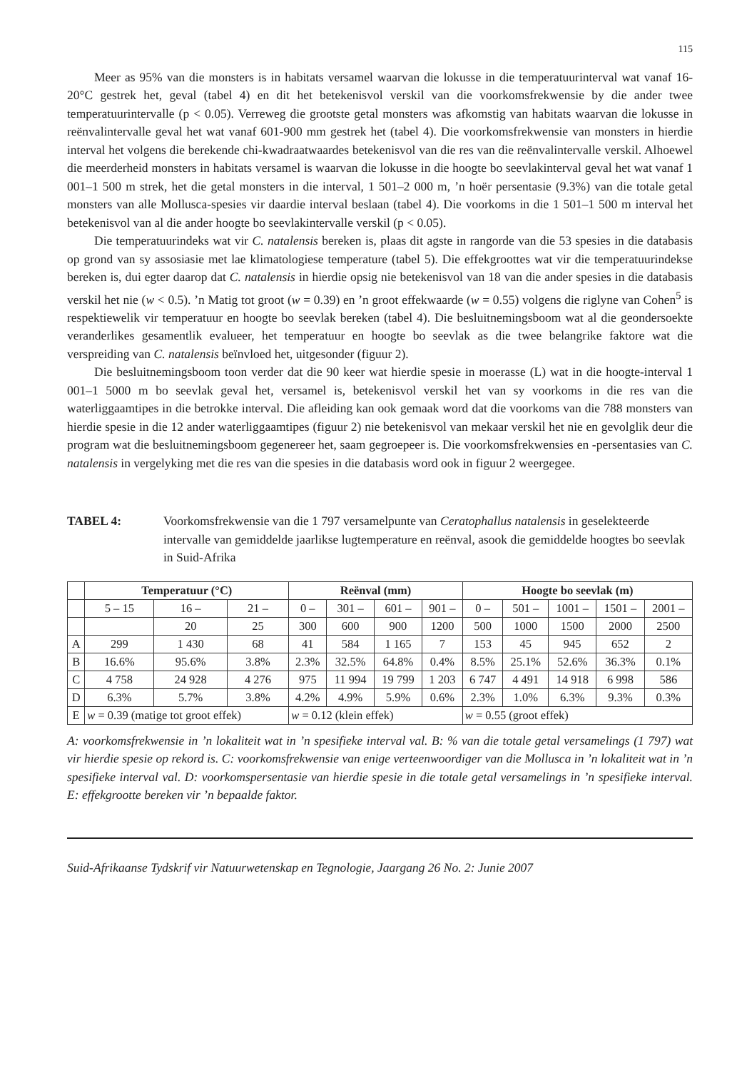115
Meer as 95% van die monsters is in habitats versamel waarvan die lokusse in die temperatuurinterval wat vanaf 16-20°C gestrek het, geval (tabel 4) en dit het betekenisvol verskil van die voorkomsfrekwensie by die ander twee temperatuurintervalle (p < 0.05). Verreweg die grootste getal monsters was afkomstig van habitats waarvan die lokusse in reënvalintervalle geval het wat vanaf 601-900 mm gestrek het (tabel 4). Die voorkomsfrekwensie van monsters in hierdie interval het volgens die berekende chi-kwadraatwaardes betekenisvol van die res van die reënvalintervalle verskil. Alhoewel die meerderheid monsters in habitats versamel is waarvan die lokusse in die hoogte bo seevlakinterval geval het wat vanaf 1 001–1 500 m strek, het die getal monsters in die interval, 1 501–2 000 m, ’n hoër persentasie (9.3%) van die totale getal monsters van alle Mollusca-spesies vir daardie interval beslaan (tabel 4). Die voorkoms in die 1 501–1 500 m interval het betekenisvol van al die ander hoogte bo seevlakintervalle verskil (p < 0.05).
Die temperatuurindeks wat vir C. natalensis bereken is, plaas dit agste in rangorde van die 53 spesies in die databasis op grond van sy assosiasie met lae klimatologiese temperature (tabel 5). Die effekgroottes wat vir die temperatuurindekse bereken is, dui egter daarop dat C. natalensis in hierdie opsig nie betekenisvol van 18 van die ander spesies in die databasis verskil het nie (w < 0.5). ’n Matig tot groot (w = 0.39) en ’n groot effekwaarde (w = 0.55) volgens die riglyne van Cohen<sup>5</sup> is respektiewelik vir temperatuur en hoogte bo seevlak bereken (tabel 4). Die besluitnemingsboom wat al die geondersoekte veranderlikes gesamentlik evalueer, het temperatuur en hoogte bo seevlak as die twee belangrike faktore wat die verspreiding van C. natalensis beïnvloed het, uitgesonder (figuur 2).
Die besluitnemingsboom toon verder dat die 90 keer wat hierdie spesie in moerasse (L) wat in die hoogte-interval 1 001–1 5000 m bo seevlak geval het, versamel is, betekenisvol verskil het van sy voorkoms in die res van die waterliggaamtipes in die betrokke interval. Die afleiding kan ook gemaak word dat die voorkoms van die 788 monsters van hierdie spesie in die 12 ander waterliggaamtipes (figuur 2) nie betekenisvol van mekaar verskil het nie en gevolglik deur die program wat die besluitnemingsboom gegenereer het, saam gegroepeer is. Die voorkomsfrekwensies en -persentasies van C. natalensis in vergelyking met die res van die spesies in die databasis word ook in figuur 2 weergegee.
TABEL 4: Voorkomsfrekwensie van die 1 797 versamelpunte van Ceratophallus natalensis in geselekteerde intervalle van gemiddelde jaarlikse lugtemperature en reënval, asook die gemiddelde hoogtes bo seevlak in Suid-Afrika
| | Temperatuur (°C) | | | Reënval (mm) | | | | Hoogte bo seevlak (m) | | | | |
| --- | --- | --- | --- | --- | --- | --- | --- | --- | --- | --- | --- | --- |
| | 5 – 15 | 16 – | 21 – | 0 – | 301 – | 601 – | 901 – | 0 – | 501 – | 1001 – | 1501 – | 2001 – |
| | | 20 | 25 | 300 | 600 | 900 | 1200 | 500 | 1000 | 1500 | 2000 | 2500 |
| A | 299 | 1 430 | 68 | 41 | 584 | 1 165 | 7 | 153 | 45 | 945 | 652 | 2 |
| B | 16.6% | 95.6% | 3.8% | 2.3% | 32.5% | 64.8% | 0.4% | 8.5% | 25.1% | 52.6% | 36.3% | 0.1% |
| C | 4 758 | 24 928 | 4 276 | 975 | 11 994 | 19 799 | 1 203 | 6 747 | 4 491 | 14 918 | 6 998 | 586 |
| D | 6.3% | 5.7% | 3.8% | 4.2% | 4.9% | 5.9% | 0.6% | 2.3% | 1.0% | 6.3% | 9.3% | 0.3% |
| E | w = 0.39 (matige tot groot effek) | | | w = 0.12 (klein effek) | | | | w = 0.55 (groot effek) | | | | |
A: voorkomsfrekwensie in ’n lokaliteit wat in ’n spesifieke interval val. B: % van die totale getal versamelings (1 797) wat vir hierdie spesie op rekord is. C: voorkomsfrekwensie van enige verteenwoordiger van die Mollusca in ’n lokaliteit wat in ’n spesifieke interval val. D: voorkomspersentasie van hierdie spesie in die totale getal versamelings in ’n spesifieke interval. E: effekgrootte bereken vir ’n bepaalde faktor.
Suid-Afrikaanse Tydskrif vir Natuurwetenskap en Tegnologie, Jaargang 26 No. 2: Junie 2007